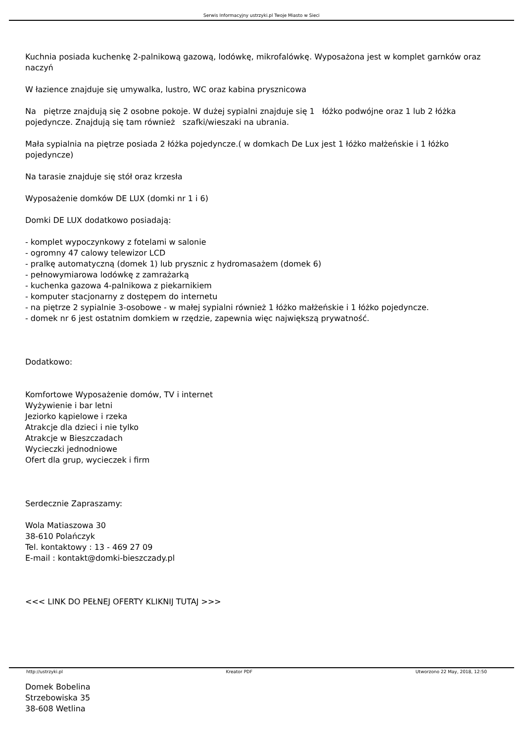Serwis Informacyjny ustrzyki.pl Twoje Miasto w Sieci
Kuchnia posiada kuchenkę 2-palnikową gazową, lodówkę, mikrofalówkę. Wyposażona jest w komplet garnków oraz naczyń
W łazience znajduje się umywalka, lustro, WC oraz kabina prysznicowa
Na piętrze znajdują się 2 osobne pokoje. W dużej sypialni znajduje się 1 łóżko podwójne oraz 1 lub 2 łóżka pojedyncze. Znajdują się tam również szafki/wieszaki na ubrania.
Mała sypialnia na piętrze posiada 2 łóżka pojedyncze.( w domkach De Lux jest 1 łóżko małżeńskie i 1 łóżko pojedyncze)
Na tarasie znajduje się stół oraz krzesła
Wyposażenie domków DE LUX (domki nr 1 i 6)
Domki DE LUX dodatkowo posiadają:
- komplet wypoczynkowy z fotelami w salonie
- ogromny 47 calowy telewizor LCD
- pralkę automatyczną (domek 1) lub prysznic z hydromasażem (domek 6)
- pełnowymiarowa lodówkę z zamrażarką
- kuchenka gazowa 4-palnikowa z piekarnikiem
- komputer stacjonarny z dostępem do internetu
- na piętrze 2 sypialnie 3-osobowe - w małej sypialni również 1 łóżko małżeńskie i 1 łóżko pojedyncze.
- domek nr 6 jest ostatnim domkiem w rzędzie, zapewnia więc największą prywatność.
Dodatkowo:
Komfortowe Wyposażenie domów, TV i internet
Wyżywienie i bar letni
Jeziorko kąpielowe i rzeka
Atrakcje dla dzieci i nie tylko
Atrakcje w Bieszczadach
Wycieczki jednodniowe
Ofert dla grup, wycieczek i firm
Serdecznie Zapraszamy:
Wola Matiaszowa 30
38-610 Polańczyk
Tel. kontaktowy : 13 - 469 27 09
E-mail : kontakt@domki-bieszczady.pl
<<< LINK DO PEŁNEJ OFERTY KLIKNIJ TUTAJ >>>
Domek Bobelina
Strzebowiska 35
38-608 Wetlina
http://ustrzyki.pl Kreator PDF Utworzono 22 May, 2018, 12:50